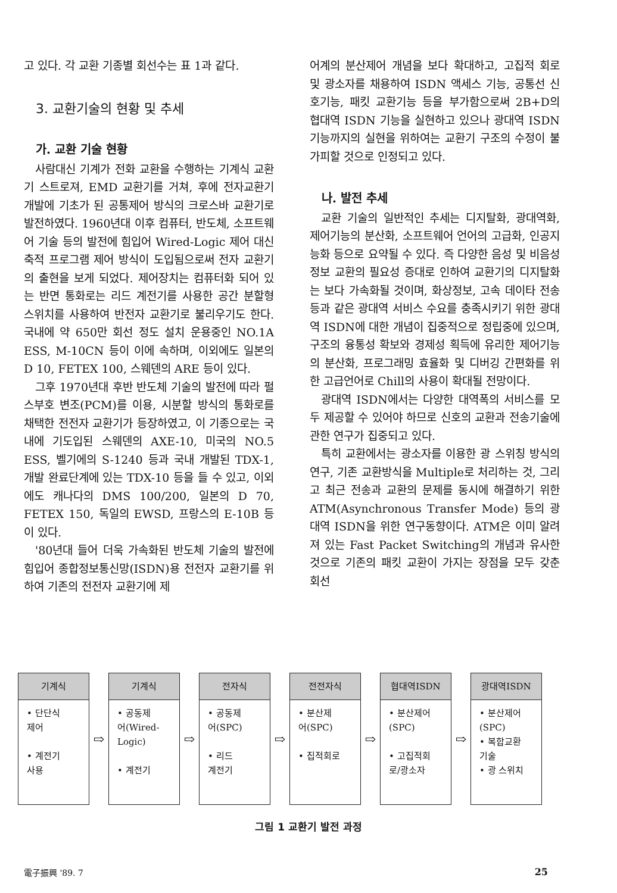고 있다. 각 교환 기종별 회선수는 표 1과 같다.
3. 교환기술의 현황 및 추세
가. 교환 기술 현황
사람대신 기계가 전화 교환을 수행하는 기계식 교환기 스트로져, EMD 교환기를 거쳐, 후에 전자교환기 개발에 기초가 된 공통제어 방식의 크로스바 교환기로 발전하였다. 1960년대 이후 컴퓨터, 반도체, 소프트웨어 기술 등의 발전에 힘입어 Wired-Logic 제어 대신 축적 프로그램 제어 방식이 도입됨으로써 전자 교환기의 출현을 보게 되었다. 제어장치는 컴퓨터화 되어 있는 반면 통화로는 리드 계전기를 사용한 공간 분할형 스위치를 사용하여 반전자 교환기로 불리우기도 한다. 국내에 약 650만 회선 정도 설치 운용중인 NO.1A ESS, M-10CN 등이 이에 속하며, 이외에도 일본의 D 10, FETEX 100, 스웨덴의 ARE 등이 있다.
그후 1970년대 후반 반도체 기술의 발전에 따라 펄스부호 변조(PCM)를 이용, 시분할 방식의 통화로를 채택한 전전자 교환기가 등장하였고, 이 기종으로는 국내에 기도입된 스웨덴의 AXE-10, 미국의 NO.5 ESS, 벨기에의 S-1240 등과 국내 개발된 TDX-1, 개발 완료단계에 있는 TDX-10 등을 들 수 있고, 이외에도 캐나다의 DMS 100/200, 일본의 D 70, FETEX 150, 독일의 EWSD, 프랑스의 E-10B 등이 있다.
'80년대 들어 더욱 가속화된 반도체 기술의 발전에 힘입어 종합정보통신망(ISDN)용 전전자 교환기를 위하여 기존의 전전자 교환기에 제
어계의 분산제어 개념을 보다 확대하고, 고집적 회로 및 광소자를 채용하여 ISDN 액세스 기능, 공통선 신호기능, 패킷 교환기능 등을 부가함으로써 2B+D의 협대역 ISDN 기능을 실현하고 있으나 광대역 ISDN 기능까지의 실현을 위하여는 교환기 구조의 수정이 불가피할 것으로 인정되고 있다.
나. 발전 추세
교환 기술의 일반적인 추세는 디지탈화, 광대역화, 제어기능의 분산화, 소프트웨어 언어의 고급화, 인공지능화 등으로 요약될 수 있다. 즉 다양한 음성 및 비음성 정보 교환의 필요성 증대로 인하여 교환기의 디지탈화는 보다 가속화될 것이며, 화상정보, 고속 데이타 전송 등과 같은 광대역 서비스 수요를 충족시키기 위한 광대역 ISDN에 대한 개념이 집중적으로 정립중에 있으며, 구조의 융통성 확보와 경제성 획득에 유리한 제어기능의 분산화, 프로그래밍 효율화 및 디버깅 간편화를 위한 고급언어로 Chill의 사용이 확대될 전망이다.
광대역 ISDN에서는 다양한 대역폭의 서비스를 모두 제공할 수 있어야 하므로 신호의 교환과 전송기술에 관한 연구가 집중되고 있다.
특히 교환에서는 광소자를 이용한 광 스위칭 방식의 연구, 기존 교환방식을 Multiple로 처리하는 것, 그리고 최근 전송과 교환의 문제를 동시에 해결하기 위한 ATM(Asynchronous Transfer Mode) 등의 광대역 ISDN을 위한 연구동향이다. ATM은 이미 알려져 있는 Fast Packet Switching의 개념과 유사한 것으로 기존의 패킷 교환이 가지는 장점을 모두 갖춘 회선
기계식
• 단단식
제어
• 계전기
사용
⇨
기계식
• 공동제
어(Wired-Logic)
• 계전기
⇨
전자식
• 공동제
어(SPC)
• 리드
계전기
⇨
전전자식
• 분산제
어(SPC)
• 집적회로
⇨
협대역ISDN
• 분산제어
(SPC)
• 고집적회
로/광소자
⇨
광대역ISDN
• 분산제어
(SPC)
• 복합교환
기술
• 광 스위치
그림 1 교환기 발전 과정
電子振興 '89. 7 25